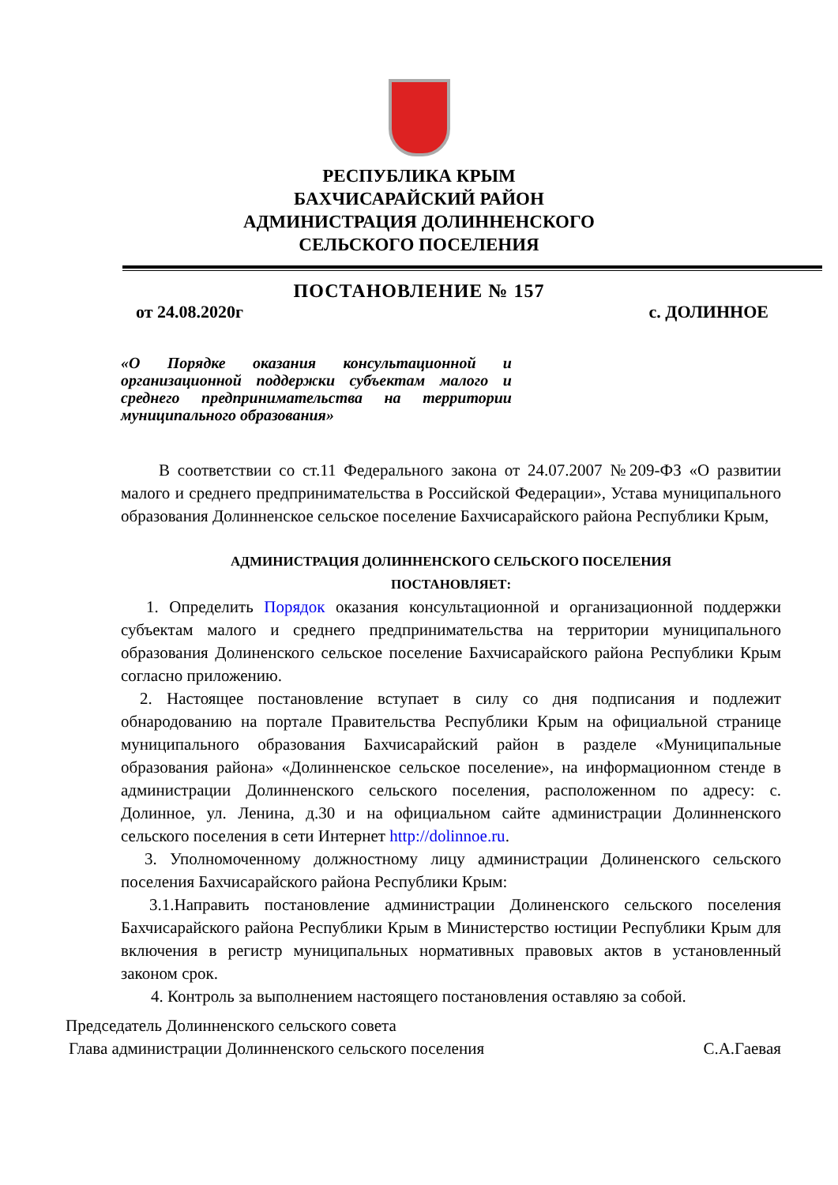РЕСПУБЛИКА КРЫМ
БАХЧИСАРАЙСКИЙ РАЙОН
АДМИНИСТРАЦИЯ ДОЛИННЕНСКОГО
СЕЛЬСКОГО ПОСЕЛЕНИЯ
ПОСТАНОВЛЕНИЕ № 157
от 24.08.2020г с. ДОЛИННОЕ
«О Порядке оказания консультационной и организационной поддержки субъектам малого и среднего предпринимательства на территории муниципального образования»
В соответствии со ст.11 Федерального закона от 24.07.2007 №209-ФЗ «О развитии малого и среднего предпринимательства в Российской Федерации», Устава муниципального образования Долинненское сельское поселение Бахчисарайского района Республики Крым,
АДМИНИСТРАЦИЯ ДОЛИННЕНСКОГО СЕЛЬСКОГО ПОСЕЛЕНИЯ
ПОСТАНОВЛЯЕТ:
1. Определить Порядок оказания консультационной и организационной поддержки субъектам малого и среднего предпринимательства на территории муниципального образования Долиненского сельское поселение Бахчисарайского района Республики Крым согласно приложению.
2. Настоящее постановление вступает в силу со дня подписания и подлежит обнародованию на портале Правительства Республики Крым на официальной странице муниципального образования Бахчисарайский район в разделе «Муниципальные образования района» «Долинненское сельское поселение», на информационном стенде в администрации Долинненского сельского поселения, расположенном по адресу: с. Долинное, ул. Ленина, д.30 и на официальном сайте администрации Долинненского сельского поселения в сети Интернет http://dolinnoe.ru.
3. Уполномоченному должностному лицу администрации Долиненского сельского поселения Бахчисарайского района Республики Крым:
3.1.Направить постановление администрации Долиненского сельского поселения Бахчисарайского района Республики Крым в Министерство юстиции Республики Крым для включения в регистр муниципальных нормативных правовых актов в установленный законом срок.
4. Контроль за выполнением настоящего постановления оставляю за собой.
Председатель Долинненского сельского совета
Глава администрации Долинненского сельского поселения С.А.Гаевая